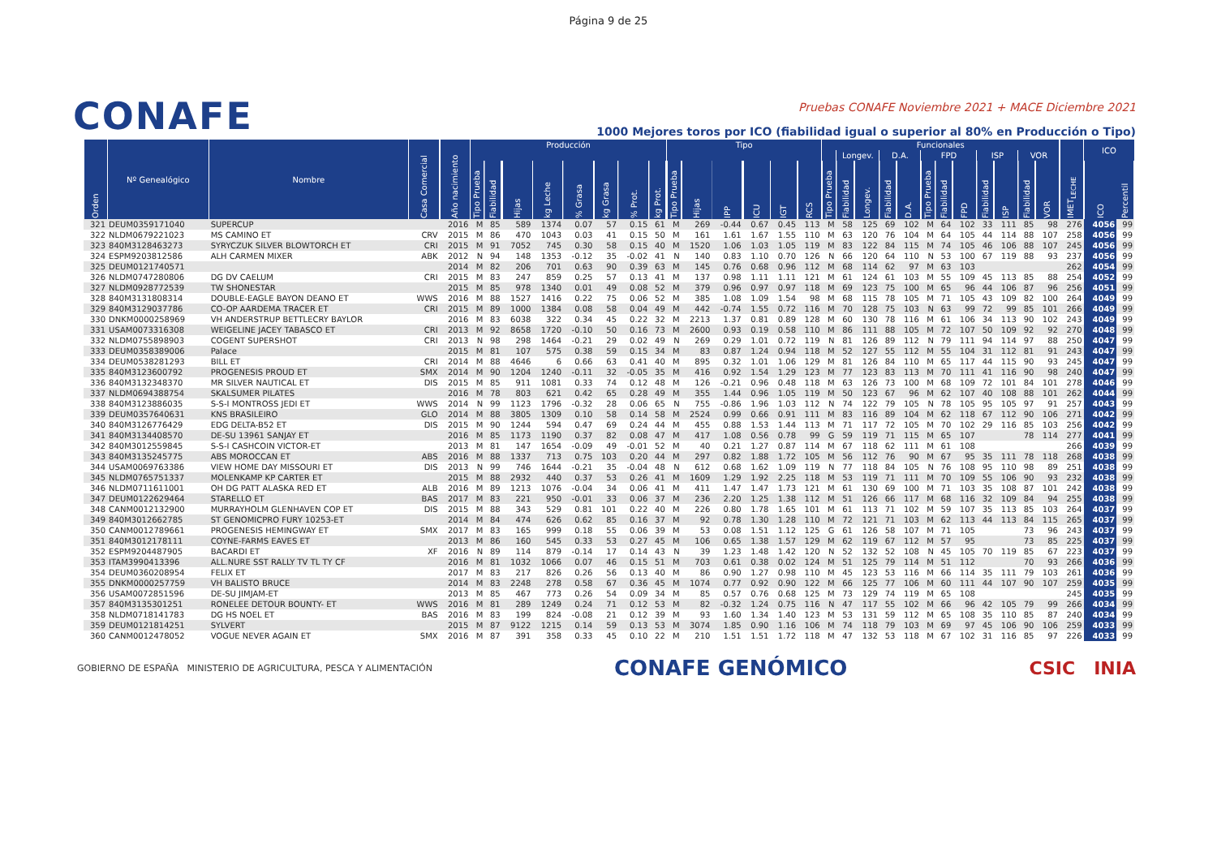Página 9 de 25
CONAFE
Pruebas CONAFE Noviembre 2021 + MACE Diciembre 2021
1000 Mejores toros por ICO (fiabilidad igual o superior al 80% en Producción o Tipo)
| Orden | Nº Genealógico | Nombre | Casa Comercial | Año nacimiento | Producción | | | | | | | | Tipo | | | | | | Funcionales | | | | | | | | | | | | IMET<sub>LECHE</sub> | ICO | |
| --- | --- | --- | --- | --- | --- | --- | --- | --- | --- | --- | --- | --- | --- | --- | --- | --- | --- | --- | --- | --- | --- | --- | --- | --- | --- | --- | --- | --- | --- | --- | --- | --- | --- |
| | | | | | | | | | | | | | | | | | | | | Longev. | | D.A. | | FPD | | | ISP | | VOR | | | | |
| | | | | | Tipo Prueba | Fiabilidad | Hijas | kg Leche | % Grasa | kg Grasa | % Prot. | kg Prot. | Tipo Prueba | Hijas | IPP | ICU | IGT | RCS | Tipo Prueba | Fiabilidad | Longev. | Fiabilidad | D.A. | Tipo Prueba | Fiabilidad | FPD | Fiabilidad | ISP | Fiabilidad | VOR | | ICO | Percentil |
| 321 | DEUM0359171040 | SUPERCUP | | 2016 | M | 85 | 589 | 1374 | 0.07 | 57 | 0.15 | 61 | M | 269 | -0.44 | 0.67 | 0.45 | 113 | M | 58 | 125 | 69 | 102 | M | 64 | 102 | 33 | 111 | 85 | 98 | 276 | 4056 | 99 |
| 322 | NLDM0679221023 | MS CAMINO ET | CRV | 2015 | M | 86 | 470 | 1043 | 0.03 | 41 | 0.15 | 50 | M | 161 | 1.61 | 1.67 | 1.55 | 110 | M | 63 | 120 | 76 | 104 | M | 64 | 105 | 44 | 114 | 88 | 107 | 258 | 4056 | 99 |
| 323 | 840M3128463273 | SYRYCZUK SILVER BLOWTORCH ET | CRI | 2015 | M | 91 | 7052 | 745 | 0.30 | 58 | 0.15 | 40 | M | 1520 | 1.06 | 1.03 | 1.05 | 119 | M | 83 | 122 | 84 | 115 | M | 74 | 105 | 46 | 106 | 88 | 107 | 245 | 4056 | 99 |
| 324 | ESPM9203812586 | ALH CARMEN MIXER | ABK | 2012 | N | 94 | 148 | 1353 | -0.12 | 35 | -0.02 | 41 | N | 140 | 0.83 | 1.10 | 0.70 | 126 | N | 66 | 120 | 64 | 110 | N | 53 | 100 | 67 | 119 | 88 | 93 | 237 | 4056 | 99 |
| 325 | DEUM0121740571 | | | 2014 | M | 82 | 206 | 701 | 0.63 | 90 | 0.39 | 63 | M | 145 | 0.76 | 0.68 | 0.96 | 112 | M | 68 | 114 | 62 | 97 | M | 63 | 103 | | | | | 262 | 4054 | 99 |
| 326 | NLDM0747280806 | DG DV CAELUM | CRI | 2015 | M | 83 | 247 | 859 | 0.25 | 57 | 0.13 | 41 | M | 137 | 0.98 | 1.11 | 1.11 | 121 | M | 61 | 124 | 61 | 103 | M | 55 | 109 | 45 | 113 | 85 | 88 | 254 | 4052 | 99 |
| 327 | NLDM0928772539 | TW SHONESTAR | | 2015 | M | 85 | 978 | 1340 | 0.01 | 49 | 0.08 | 52 | M | 379 | 0.96 | 0.97 | 0.97 | 118 | M | 69 | 123 | 75 | 100 | M | 65 | 96 | 44 | 106 | 87 | 96 | 256 | 4051 | 99 |
| 328 | 840M3131808314 | DOUBLE-EAGLE BAYON DEANO ET | WWS | 2016 | M | 88 | 1527 | 1416 | 0.22 | 75 | 0.06 | 52 | M | 385 | 1.08 | 1.09 | 1.54 | 98 | M | 68 | 115 | 78 | 105 | M | 71 | 105 | 43 | 109 | 82 | 100 | 264 | 4049 | 99 |
| 329 | 840M3129037786 | CO-OP AARDEMA TRACER ET | CRI | 2015 | M | 89 | 1000 | 1384 | 0.08 | 58 | 0.04 | 49 | M | 442 | -0.74 | 1.55 | 0.72 | 116 | M | 70 | 128 | 75 | 103 | N | 63 | 99 | 72 | 99 | 85 | 101 | 266 | 4049 | 99 |
| 330 | DNKM0000258969 | VH ANDERSTRUP BETTLECRY BAYLOR | | 2016 | M | 83 | 6038 | 322 | 0.34 | 45 | 0.22 | 32 | M | 2213 | 1.37 | 0.81 | 0.89 | 128 | M | 60 | 130 | 78 | 116 | M | 61 | 106 | 34 | 113 | 90 | 102 | 243 | 4049 | 99 |
| 331 | USAM0073316308 | WEIGELINE JACEY TABASCO ET | CRI | 2013 | M | 92 | 8658 | 1720 | -0.10 | 50 | 0.16 | 73 | M | 2600 | 0.93 | 0.19 | 0.58 | 110 | M | 86 | 111 | 88 | 105 | M | 72 | 107 | 50 | 109 | 92 | 92 | 270 | 4048 | 99 |
| 332 | NLDM0755898903 | COGENT SUPERSHOT | CRI | 2013 | N | 98 | 298 | 1464 | -0.21 | 29 | 0.02 | 49 | N | 269 | 0.29 | 1.01 | 0.72 | 119 | N | 81 | 126 | 89 | 112 | N | 79 | 111 | 94 | 114 | 97 | 88 | 250 | 4047 | 99 |
| 333 | DEUM0358389006 | Palace | | 2015 | M | 81 | 107 | 575 | 0.38 | 59 | 0.15 | 34 | M | 83 | 0.87 | 1.24 | 0.94 | 118 | M | 52 | 127 | 55 | 112 | M | 55 | 104 | 31 | 112 | 81 | 91 | 243 | 4047 | 99 |
| 334 | DEUM0538281293 | BILL ET | CRI | 2014 | M | 88 | 4646 | 6 | 0.66 | 63 | 0.41 | 40 | M | 895 | 0.32 | 1.01 | 1.06 | 129 | M | 81 | 126 | 84 | 110 | M | 65 | 117 | 44 | 115 | 90 | 93 | 245 | 4047 | 99 |
| 335 | 840M3123600792 | PROGENESIS PROUD ET | SMX | 2014 | M | 90 | 1204 | 1240 | -0.11 | 32 | -0.05 | 35 | M | 416 | 0.92 | 1.54 | 1.29 | 123 | M | 77 | 123 | 83 | 113 | M | 70 | 111 | 41 | 116 | 90 | 98 | 240 | 4047 | 99 |
| 336 | 840M3132348370 | MR SILVER NAUTICAL ET | DIS | 2015 | M | 85 | 911 | 1081 | 0.33 | 74 | 0.12 | 48 | M | 126 | -0.21 | 0.96 | 0.48 | 118 | M | 63 | 126 | 73 | 100 | M | 68 | 109 | 72 | 101 | 84 | 101 | 278 | 4046 | 99 |
| 337 | NLDM0694388754 | SKALSUMER PILATES | | 2016 | M | 78 | 803 | 621 | 0.42 | 65 | 0.28 | 49 | M | 355 | 1.44 | 0.96 | 1.05 | 119 | M | 50 | 123 | 67 | 96 | M | 62 | 107 | 40 | 108 | 88 | 101 | 262 | 4044 | 99 |
| 338 | 840M3123886035 | S-S-I MONTROSS JEDI ET | WWS | 2014 | N | 99 | 1123 | 1796 | -0.32 | 28 | 0.06 | 65 | N | 755 | -0.86 | 1.96 | 1.03 | 112 | N | 74 | 122 | 79 | 105 | N | 78 | 105 | 95 | 105 | 97 | 91 | 257 | 4043 | 99 |
| 339 | DEUM0357640631 | KNS BRASILEIRO | GLO | 2014 | M | 88 | 3805 | 1309 | 0.10 | 58 | 0.14 | 58 | M | 2524 | 0.99 | 0.66 | 0.91 | 111 | M | 83 | 116 | 89 | 104 | M | 62 | 118 | 67 | 112 | 90 | 106 | 271 | 4042 | 99 |
| 340 | 840M3126776429 | EDG DELTA-B52 ET | DIS | 2015 | M | 90 | 1244 | 594 | 0.47 | 69 | 0.24 | 44 | M | 455 | 0.88 | 1.53 | 1.44 | 113 | M | 71 | 117 | 72 | 105 | M | 70 | 102 | 29 | 116 | 85 | 103 | 256 | 4042 | 99 |
| 341 | 840M3134408570 | DE-SU 13961 SANJAY ET | | 2016 | M | 85 | 1173 | 1190 | 0.37 | 82 | 0.08 | 47 | M | 417 | 1.08 | 0.56 | 0.78 | 99 | G | 59 | 119 | 71 | 115 | M | 65 | 107 | | | 78 | 114 | 277 | 4041 | 99 |
| 342 | 840M3012559845 | S-S-I CASHCOIN VICTOR-ET | | 2013 | M | 81 | 147 | 1654 | -0.09 | 49 | -0.01 | 52 | M | 40 | 0.21 | 1.27 | 0.87 | 114 | M | 67 | 118 | 62 | 111 | M | 61 | 108 | | | | | 266 | 4039 | 99 |
| 343 | 840M3135245775 | ABS MOROCCAN ET | ABS | 2016 | M | 88 | 1337 | 713 | 0.75 | 103 | 0.20 | 44 | M | 297 | 0.82 | 1.88 | 1.72 | 105 | M | 56 | 112 | 76 | 90 | M | 67 | 95 | 35 | 111 | 78 | 118 | 268 | 4038 | 99 |
| 344 | USAM0069763386 | VIEW HOME DAY MISSOURI ET | DIS | 2013 | N | 99 | 746 | 1644 | -0.21 | 35 | -0.04 | 48 | N | 612 | 0.68 | 1.62 | 1.09 | 119 | N | 77 | 118 | 84 | 105 | N | 76 | 108 | 95 | 110 | 98 | 89 | 251 | 4038 | 99 |
| 345 | NLDM0765751337 | MOLENKAMP KP CARTER ET | | 2015 | M | 88 | 2932 | 440 | 0.37 | 53 | 0.26 | 41 | M | 1609 | 1.29 | 1.92 | 2.25 | 118 | M | 53 | 119 | 71 | 111 | M | 70 | 109 | 55 | 106 | 90 | 93 | 232 | 4038 | 99 |
| 346 | NLDM0711611001 | OH DG PATT ALASKA RED ET | ALB | 2016 | M | 89 | 1213 | 1076 | -0.04 | 34 | 0.06 | 41 | M | 411 | 1.47 | 1.47 | 1.73 | 121 | M | 61 | 130 | 69 | 100 | M | 71 | 103 | 35 | 108 | 87 | 101 | 242 | 4038 | 99 |
| 347 | DEUM0122629464 | STARELLO ET | BAS | 2017 | M | 83 | 221 | 950 | -0.01 | 33 | 0.06 | 37 | M | 236 | 2.20 | 1.25 | 1.38 | 112 | M | 51 | 126 | 66 | 117 | M | 68 | 116 | 32 | 109 | 84 | 94 | 255 | 4038 | 99 |
| 348 | CANM0012132900 | MURRAYHOLM GLENHAVEN COP ET | DIS | 2015 | M | 88 | 343 | 529 | 0.81 | 101 | 0.22 | 40 | M | 226 | 0.80 | 1.78 | 1.65 | 101 | M | 61 | 113 | 71 | 102 | M | 59 | 107 | 35 | 113 | 85 | 103 | 264 | 4037 | 99 |
| 349 | 840M3012662785 | ST GENOMICPRO FURY 10253-ET | | 2014 | M | 84 | 474 | 626 | 0.62 | 85 | 0.16 | 37 | M | 92 | 0.78 | 1.30 | 1.28 | 110 | M | 72 | 121 | 71 | 103 | M | 62 | 113 | 44 | 113 | 84 | 115 | 265 | 4037 | 99 |
| 350 | CANM0012789661 | PROGENESIS HEMINGWAY ET | SMX | 2017 | M | 83 | 165 | 999 | 0.18 | 55 | 0.06 | 39 | M | 53 | 0.08 | 1.51 | 1.12 | 125 | G | 61 | 126 | 58 | 107 | M | 71 | 105 | | | 73 | 96 | 243 | 4037 | 99 |
| 351 | 840M3012178111 | COYNE-FARMS EAVES ET | | 2013 | M | 86 | 160 | 545 | 0.33 | 53 | 0.27 | 45 | M | 106 | 0.65 | 1.38 | 1.57 | 129 | M | 62 | 119 | 67 | 112 | M | 57 | 95 | | | 73 | 85 | 225 | 4037 | 99 |
| 352 | ESPM9204487905 | BACARDI ET | XF | 2016 | N | 89 | 114 | 879 | -0.14 | 17 | 0.14 | 43 | N | 39 | 1.23 | 1.48 | 1.42 | 120 | N | 52 | 132 | 52 | 108 | N | 45 | 105 | 70 | 119 | 85 | 67 | 223 | 4037 | 99 |
| 353 | ITAM3990413396 | ALL.NURE SST RALLY TV TL TY CF | | 2016 | M | 81 | 1032 | 1066 | 0.07 | 46 | 0.15 | 51 | M | 703 | 0.61 | 0.38 | 0.02 | 124 | M | 51 | 125 | 79 | 114 | M | 51 | 112 | | | 70 | 93 | 266 | 4036 | 99 |
| 354 | DEUM0360208954 | FELIX ET | | 2017 | M | 83 | 217 | 826 | 0.26 | 56 | 0.13 | 40 | M | 86 | 0.90 | 1.27 | 0.98 | 110 | M | 45 | 123 | 53 | 116 | M | 66 | 114 | 35 | 111 | 79 | 103 | 261 | 4036 | 99 |
| 355 | DNKM0000257759 | VH BALISTO BRUCE | | 2014 | M | 83 | 2248 | 278 | 0.58 | 67 | 0.36 | 45 | M | 1074 | 0.77 | 0.92 | 0.90 | 122 | M | 66 | 125 | 77 | 106 | M | 60 | 111 | 44 | 107 | 90 | 107 | 259 | 4035 | 99 |
| 356 | USAM0072851596 | DE-SU JIMJAM-ET | | 2013 | M | 85 | 467 | 773 | 0.26 | 54 | 0.09 | 34 | M | 85 | 0.57 | 0.76 | 0.68 | 125 | M | 73 | 129 | 74 | 119 | M | 65 | 108 | | | | | 245 | 4035 | 99 |
| 357 | 840M3135301251 | RONELEE DETOUR BOUNTY- ET | WWS | 2016 | M | 81 | 289 | 1249 | 0.24 | 71 | 0.12 | 53 | M | 82 | -0.32 | 1.24 | 0.75 | 116 | N | 47 | 117 | 55 | 102 | M | 66 | 96 | 42 | 105 | 79 | 99 | 266 | 4034 | 99 |
| 358 | NLDM0718141783 | DG HS NOEL ET | BAS | 2016 | M | 83 | 199 | 824 | -0.08 | 21 | 0.12 | 39 | M | 93 | 1.60 | 1.34 | 1.40 | 123 | M | 53 | 131 | 59 | 112 | M | 65 | 108 | 35 | 110 | 85 | 87 | 240 | 4034 | 99 |
| 359 | DEUM0121814251 | SYLVERT | | 2015 | M | 87 | 9122 | 1215 | 0.14 | 59 | 0.13 | 53 | M | 3074 | 1.85 | 0.90 | 1.16 | 106 | M | 74 | 118 | 79 | 103 | M | 69 | 97 | 45 | 106 | 90 | 106 | 259 | 4033 | 99 |
| 360 | CANM0012478052 | VOGUE NEVER AGAIN ET | SMX | 2016 | M | 87 | 391 | 358 | 0.33 | 45 | 0.10 | 22 | M | 210 | 1.51 | 1.51 | 1.72 | 118 | M | 47 | 132 | 53 | 118 | M | 67 | 102 | 31 | 116 | 85 | 97 | 226 | 4033 | 99 |
GOBIERNO DE ESPAÑA MINISTERIO DE AGRICULTURA, PESCA Y ALIMENTACIÓN
CONAFE GENÓMICO
CSIC INIA